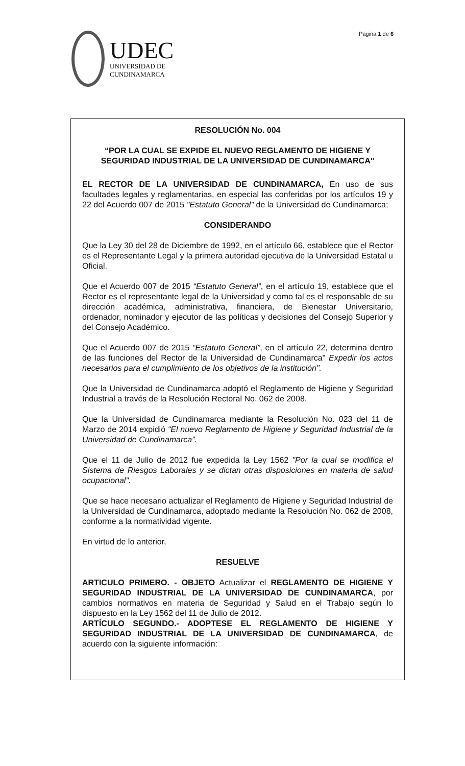UDEC
UNIVERSIDAD DE
CUNDINAMARCA
Página 1 de 6
RESOLUCIÓN No. 004
“POR LA CUAL SE EXPIDE EL NUEVO REGLAMENTO DE HIGIENE Y SEGURIDAD INDUSTRIAL DE LA UNIVERSIDAD DE CUNDINAMARCA"
EL RECTOR DE LA UNIVERSIDAD DE CUNDINAMARCA, En uso de sus facultades legales y reglamentarias, en especial las conferidas por los artículos 19 y 22 del Acuerdo 007 de 2015 "Estatuto General" de la Universidad de Cundinamarca;
CONSIDERANDO
Que la Ley 30 del 28 de Diciembre de 1992, en el artículo 66, establece que el Rector es el Representante Legal y la primera autoridad ejecutiva de la Universidad Estatal u Oficial.
Que el Acuerdo 007 de 2015 “Estatuto General”, en el artículo 19, establece que el Rector es el representante legal de la Universidad y como tal es el responsable de su dirección académica, administrativa, financiera, de Bienestar Universitario, ordenador, nominador y ejecutor de las políticas y decisiones del Consejo Superior y del Consejo Académico.
Que el Acuerdo 007 de 2015 “Estatuto General”, en el artículo 22, determina dentro de las funciones del Rector de la Universidad de Cundinamarca" Expedir los actos necesarios para el cumplimiento de los objetivos de la institución".
Que la Universidad de Cundinamarca adoptó el Reglamento de Higiene y Seguridad Industrial a través de la Resolución Rectoral No. 062 de 2008.
Que la Universidad de Cundinamarca mediante la Resolución No. 023 del 11 de Marzo de 2014 expidió “El nuevo Reglamento de Higiene y Seguridad Industrial de la Universidad de Cundinamarca”.
Que el 11 de Julio de 2012 fue expedida la Ley 1562 "Por la cual se modifica el Sistema de Riesgos Laborales y se dictan otras disposiciones en materia de salud ocupacional".
Que se hace necesario actualizar el Reglamento de Higiene y Seguridad Industrial de la Universidad de Cundinamarca, adoptado mediante la Resolución No. 062 de 2008, conforme a la normatividad vigente.
En virtud de lo anterior,
RESUELVE
ARTICULO PRIMERO. - OBJETO Actualizar el REGLAMENTO DE HIGIENE Y SEGURIDAD INDUSTRIAL DE LA UNIVERSIDAD DE CUNDINAMARCA, por cambios normativos en materia de Seguridad y Salud en el Trabajo según lo dispuesto en la Ley 1562 del 11 de Julio de 2012.
ARTÍCULO SEGUNDO.- ADOPTESE EL REGLAMENTO DE HIGIENE Y SEGURIDAD INDUSTRIAL DE LA UNIVERSIDAD DE CUNDINAMARCA, de acuerdo con la siguiente información: